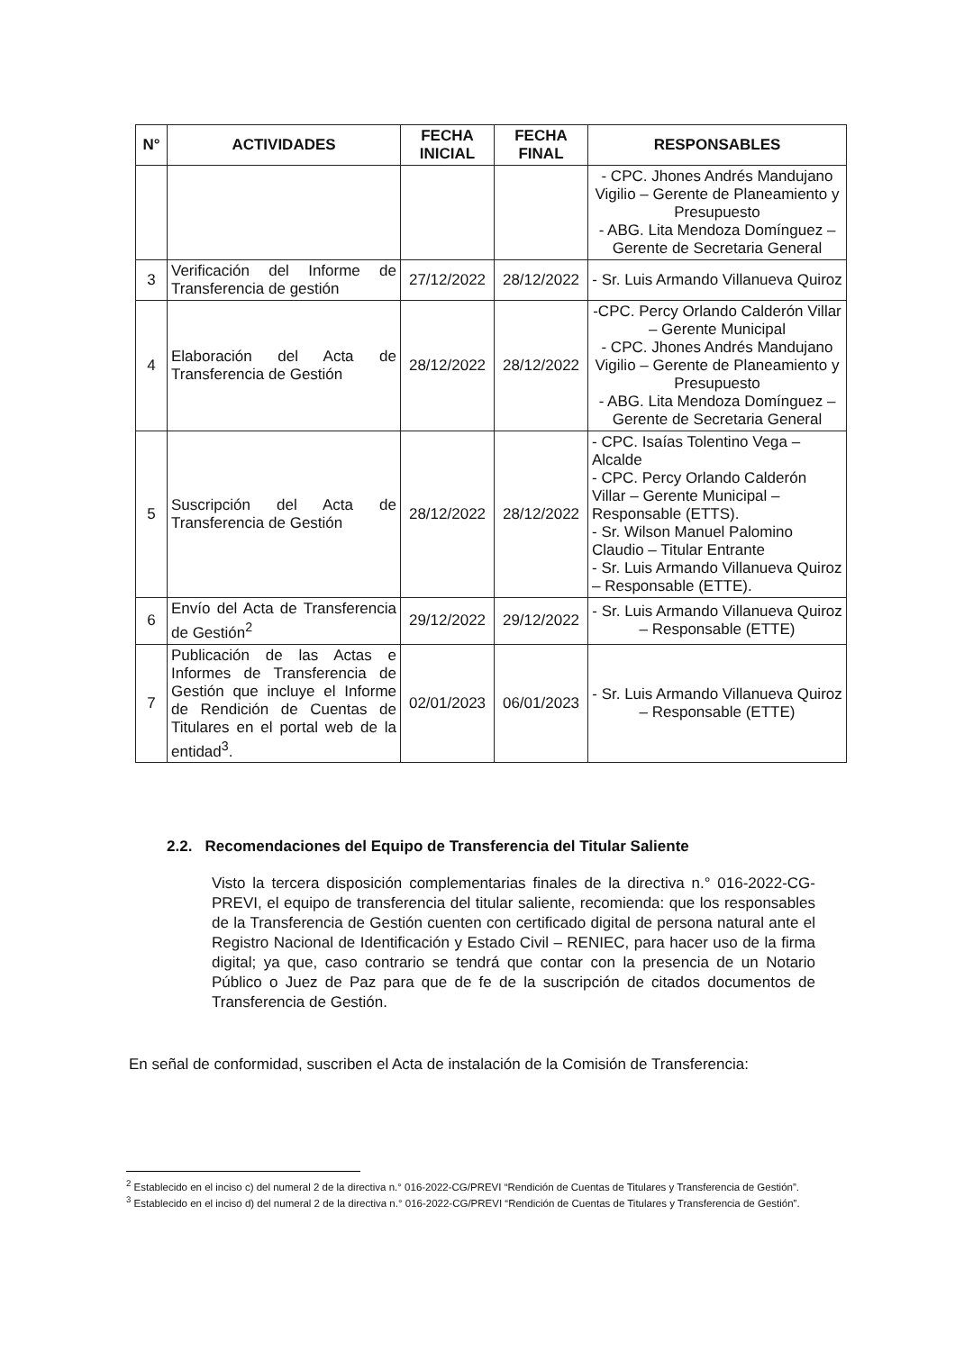| N° | ACTIVIDADES | FECHA INICIAL | FECHA FINAL | RESPONSABLES |
| --- | --- | --- | --- | --- |
| | | | | - CPC. Jhones Andrés Mandujano Vigilio – Gerente de Planeamiento y Presupuesto - ABG. Lita Mendoza Domínguez – Gerente de Secretaria General |
| 3 | Verificación del Informe de Transferencia de gestión | 27/12/2022 | 28/12/2022 | - Sr. Luis Armando Villanueva Quiroz |
| 4 | Elaboración del Acta de Transferencia de Gestión | 28/12/2022 | 28/12/2022 | -CPC. Percy Orlando Calderón Villar – Gerente Municipal - CPC. Jhones Andrés Mandujano Vigilio – Gerente de Planeamiento y Presupuesto - ABG. Lita Mendoza Domínguez – Gerente de Secretaria General |
| 5 | Suscripción del Acta de Transferencia de Gestión | 28/12/2022 | 28/12/2022 | - CPC. Isaías Tolentino Vega – Alcalde - CPC. Percy Orlando Calderón Villar – Gerente Municipal – Responsable (ETTS). - Sr. Wilson Manuel Palomino Claudio – Titular Entrante - Sr. Luis Armando Villanueva Quiroz – Responsable (ETTE). |
| 6 | Envío del Acta de Transferencia de Gestión<sup>2</sup> | 29/12/2022 | 29/12/2022 | - Sr. Luis Armando Villanueva Quiroz – Responsable (ETTE) |
| 7 | Publicación de las Actas e Informes de Transferencia de Gestión que incluye el Informe de Rendición de Cuentas de Titulares en el portal web de la entidad<sup>3</sup>. | 02/01/2023 | 06/01/2023 | - Sr. Luis Armando Villanueva Quiroz – Responsable (ETTE) |
2.2. Recomendaciones del Equipo de Transferencia del Titular Saliente
Visto la tercera disposición complementarias finales de la directiva n.° 016-2022-CG-PREVI, el equipo de transferencia del titular saliente, recomienda: que los responsables de la Transferencia de Gestión cuenten con certificado digital de persona natural ante el Registro Nacional de Identificación y Estado Civil – RENIEC, para hacer uso de la firma digital; ya que, caso contrario se tendrá que contar con la presencia de un Notario Público o Juez de Paz para que de fe de la suscripción de citados documentos de Transferencia de Gestión.
En señal de conformidad, suscriben el Acta de instalación de la Comisión de Transferencia:
<sup>2</sup> Establecido en el inciso c) del numeral 2 de la directiva n.° 016-2022-CG/PREVI “Rendición de Cuentas de Titulares y Transferencia de Gestión”.
<sup>3</sup> Establecido en el inciso d) del numeral 2 de la directiva n.° 016-2022-CG/PREVI “Rendición de Cuentas de Titulares y Transferencia de Gestión”.